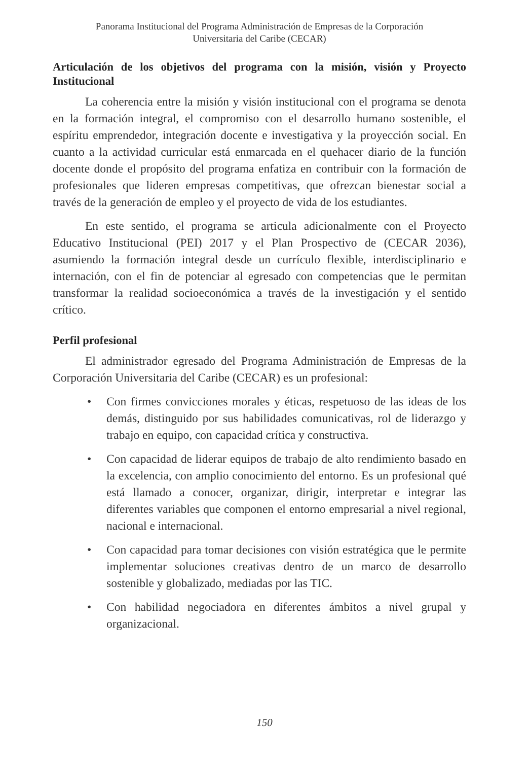Panorama Institucional del Programa Administración de Empresas de la Corporación
Universitaria del Caribe (CECAR)
Articulación de los objetivos del programa con la misión, visión y Proyecto Institucional
La coherencia entre la misión y visión institucional con el programa se denota en la formación integral, el compromiso con el desarrollo humano sostenible, el espíritu emprendedor, integración docente e investigativa y la proyección social. En cuanto a la actividad curricular está enmarcada en el quehacer diario de la función docente donde el propósito del programa enfatiza en contribuir con la formación de profesionales que lideren empresas competitivas, que ofrezcan bienestar social a través de la generación de empleo y el proyecto de vida de los estudiantes.
En este sentido, el programa se articula adicionalmente con el Proyecto Educativo Institucional (PEI) 2017 y el Plan Prospectivo de (CECAR 2036), asumiendo la formación integral desde un currículo flexible, interdisciplinario e internación, con el fin de potenciar al egresado con competencias que le permitan transformar la realidad socioeconómica a través de la investigación y el sentido crítico.
Perfil profesional
El administrador egresado del Programa Administración de Empresas de la Corporación Universitaria del Caribe (CECAR) es un profesional:
• Con firmes convicciones morales y éticas, respetuoso de las ideas de los demás, distinguido por sus habilidades comunicativas, rol de liderazgo y trabajo en equipo, con capacidad crítica y constructiva.
• Con capacidad de liderar equipos de trabajo de alto rendimiento basado en la excelencia, con amplio conocimiento del entorno. Es un profesional qué está llamado a conocer, organizar, dirigir, interpretar e integrar las diferentes variables que componen el entorno empresarial a nivel regional, nacional e internacional.
• Con capacidad para tomar decisiones con visión estratégica que le permite implementar soluciones creativas dentro de un marco de desarrollo sostenible y globalizado, mediadas por las TIC.
• Con habilidad negociadora en diferentes ámbitos a nivel grupal y organizacional.
150